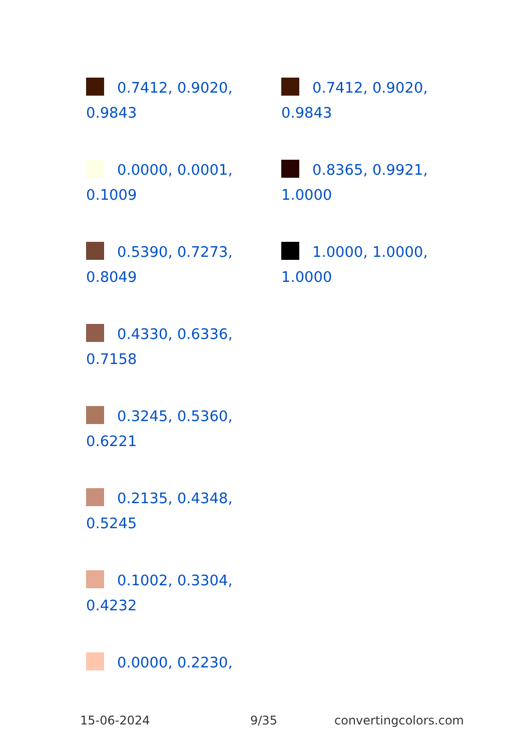0.7412, 0.9020, 0.9843
0.0000, 0.0001, 0.1009
0.5390, 0.7273, 0.8049
0.4330, 0.6336, 0.7158
0.3245, 0.5360, 0.6221
0.2135, 0.4348, 0.5245
0.1002, 0.3304, 0.4232
0.0000, 0.2230,
0.7412, 0.9020, 0.9843
0.8365, 0.9921, 1.0000
1.0000, 1.0000, 1.0000
15-06-2024 9/35 convertingcolors.com